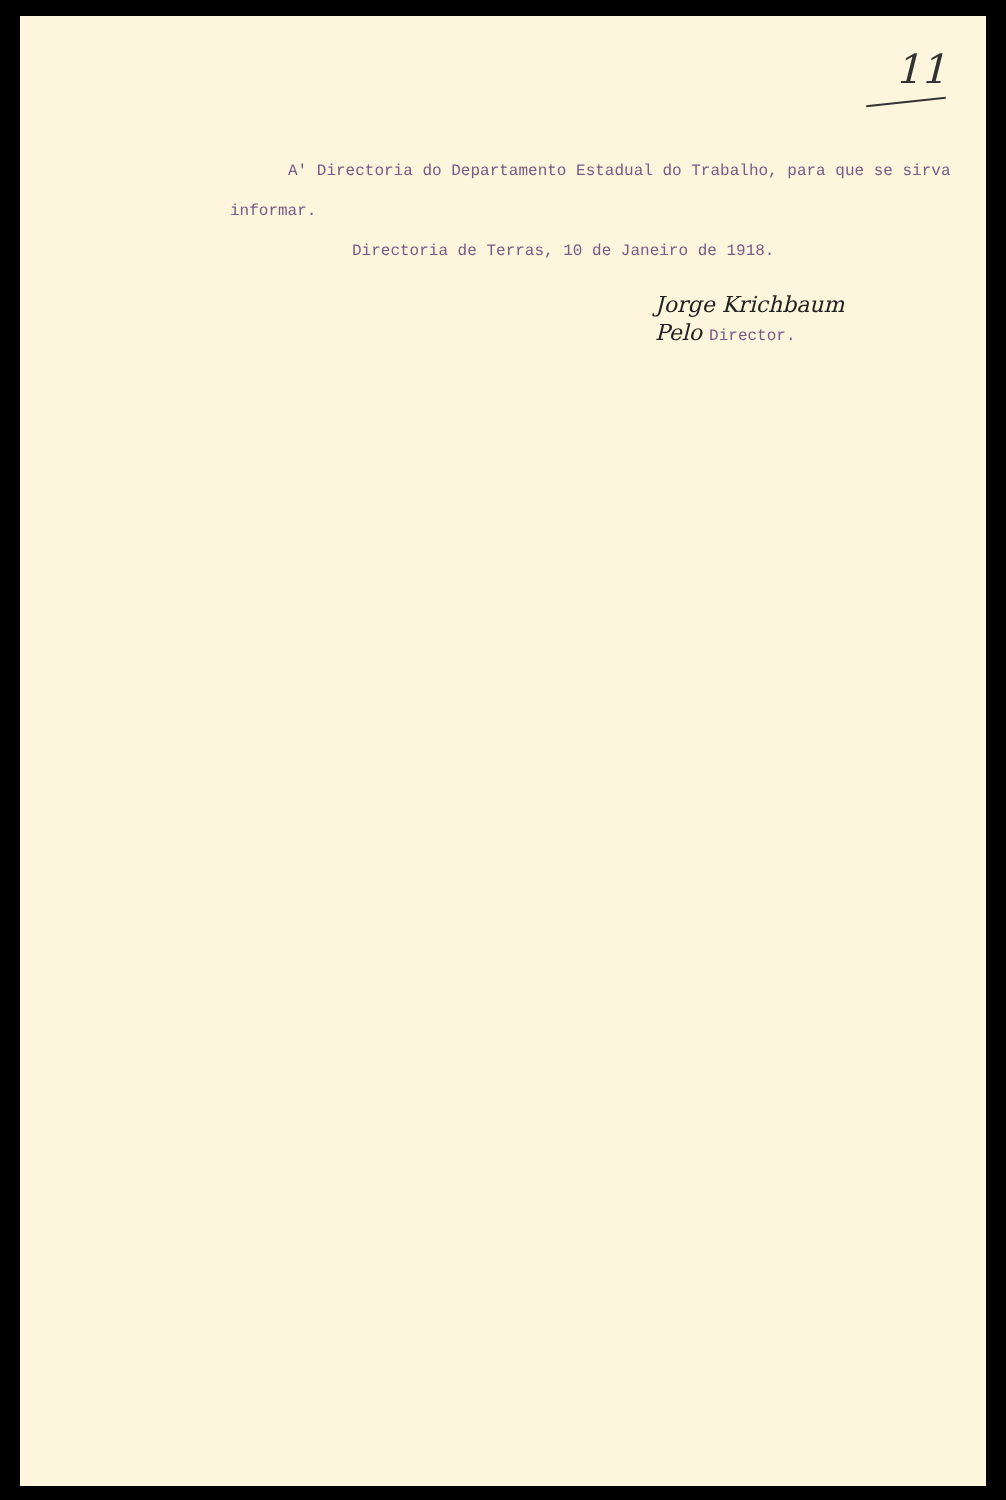11
A' Directoria do Departamento Estadual do Trabalho, para que se sirva informar.
Directoria de Terras, 10 de Janeiro de 1918.
Jorge Krichbaum
Pelo Director.